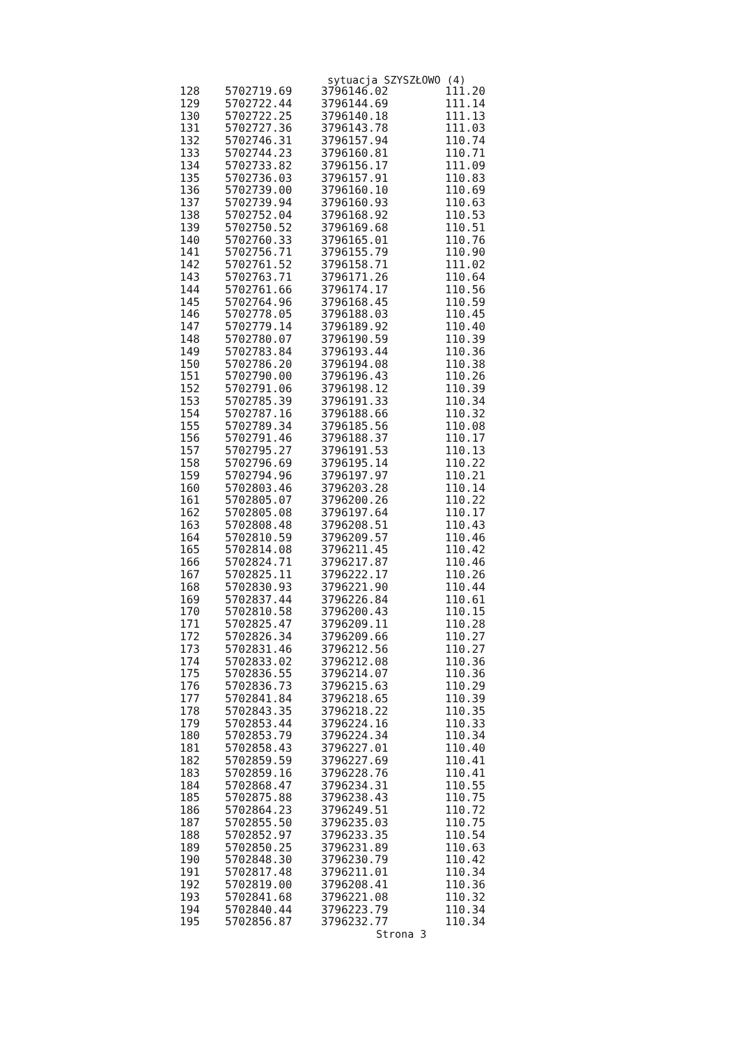sytuacja SZYSZŁOWO (4)
| 128 | 5702719.69 | 3796146.02 | 111.20 |
| 129 | 5702722.44 | 3796144.69 | 111.14 |
| 130 | 5702722.25 | 3796140.18 | 111.13 |
| 131 | 5702727.36 | 3796143.78 | 111.03 |
| 132 | 5702746.31 | 3796157.94 | 110.74 |
| 133 | 5702744.23 | 3796160.81 | 110.71 |
| 134 | 5702733.82 | 3796156.17 | 111.09 |
| 135 | 5702736.03 | 3796157.91 | 110.83 |
| 136 | 5702739.00 | 3796160.10 | 110.69 |
| 137 | 5702739.94 | 3796160.93 | 110.63 |
| 138 | 5702752.04 | 3796168.92 | 110.53 |
| 139 | 5702750.52 | 3796169.68 | 110.51 |
| 140 | 5702760.33 | 3796165.01 | 110.76 |
| 141 | 5702756.71 | 3796155.79 | 110.90 |
| 142 | 5702761.52 | 3796158.71 | 111.02 |
| 143 | 5702763.71 | 3796171.26 | 110.64 |
| 144 | 5702761.66 | 3796174.17 | 110.56 |
| 145 | 5702764.96 | 3796168.45 | 110.59 |
| 146 | 5702778.05 | 3796188.03 | 110.45 |
| 147 | 5702779.14 | 3796189.92 | 110.40 |
| 148 | 5702780.07 | 3796190.59 | 110.39 |
| 149 | 5702783.84 | 3796193.44 | 110.36 |
| 150 | 5702786.20 | 3796194.08 | 110.38 |
| 151 | 5702790.00 | 3796196.43 | 110.26 |
| 152 | 5702791.06 | 3796198.12 | 110.39 |
| 153 | 5702785.39 | 3796191.33 | 110.34 |
| 154 | 5702787.16 | 3796188.66 | 110.32 |
| 155 | 5702789.34 | 3796185.56 | 110.08 |
| 156 | 5702791.46 | 3796188.37 | 110.17 |
| 157 | 5702795.27 | 3796191.53 | 110.13 |
| 158 | 5702796.69 | 3796195.14 | 110.22 |
| 159 | 5702794.96 | 3796197.97 | 110.21 |
| 160 | 5702803.46 | 3796203.28 | 110.14 |
| 161 | 5702805.07 | 3796200.26 | 110.22 |
| 162 | 5702805.08 | 3796197.64 | 110.17 |
| 163 | 5702808.48 | 3796208.51 | 110.43 |
| 164 | 5702810.59 | 3796209.57 | 110.46 |
| 165 | 5702814.08 | 3796211.45 | 110.42 |
| 166 | 5702824.71 | 3796217.87 | 110.46 |
| 167 | 5702825.11 | 3796222.17 | 110.26 |
| 168 | 5702830.93 | 3796221.90 | 110.44 |
| 169 | 5702837.44 | 3796226.84 | 110.61 |
| 170 | 5702810.58 | 3796200.43 | 110.15 |
| 171 | 5702825.47 | 3796209.11 | 110.28 |
| 172 | 5702826.34 | 3796209.66 | 110.27 |
| 173 | 5702831.46 | 3796212.56 | 110.27 |
| 174 | 5702833.02 | 3796212.08 | 110.36 |
| 175 | 5702836.55 | 3796214.07 | 110.36 |
| 176 | 5702836.73 | 3796215.63 | 110.29 |
| 177 | 5702841.84 | 3796218.65 | 110.39 |
| 178 | 5702843.35 | 3796218.22 | 110.35 |
| 179 | 5702853.44 | 3796224.16 | 110.33 |
| 180 | 5702853.79 | 3796224.34 | 110.34 |
| 181 | 5702858.43 | 3796227.01 | 110.40 |
| 182 | 5702859.59 | 3796227.69 | 110.41 |
| 183 | 5702859.16 | 3796228.76 | 110.41 |
| 184 | 5702868.47 | 3796234.31 | 110.55 |
| 185 | 5702875.88 | 3796238.43 | 110.75 |
| 186 | 5702864.23 | 3796249.51 | 110.72 |
| 187 | 5702855.50 | 3796235.03 | 110.75 |
| 188 | 5702852.97 | 3796233.35 | 110.54 |
| 189 | 5702850.25 | 3796231.89 | 110.63 |
| 190 | 5702848.30 | 3796230.79 | 110.42 |
| 191 | 5702817.48 | 3796211.01 | 110.34 |
| 192 | 5702819.00 | 3796208.41 | 110.36 |
| 193 | 5702841.68 | 3796221.08 | 110.32 |
| 194 | 5702840.44 | 3796223.79 | 110.34 |
| 195 | 5702856.87 | 3796232.77 | 110.34 |
Strona 3